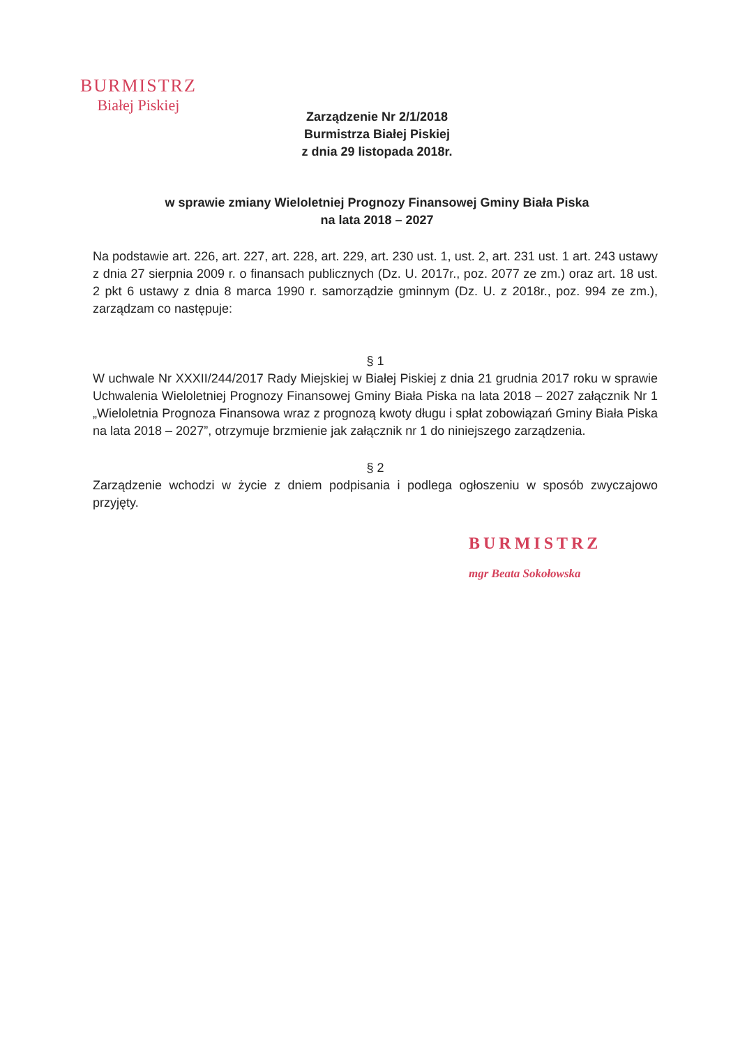BURMISTRZ
Białej Piskiej
Zarządzenie Nr 2/1/2018
Burmistrza Białej Piskiej
z dnia 29 listopada 2018r.
w sprawie zmiany Wieloletniej Prognozy Finansowej Gminy Biała Piska
na lata 2018 – 2027
Na podstawie art. 226, art. 227, art. 228, art. 229, art. 230 ust. 1, ust. 2, art. 231 ust. 1 art. 243 ustawy z dnia 27 sierpnia 2009 r. o finansach publicznych (Dz. U. 2017r., poz. 2077 ze zm.) oraz art. 18 ust. 2 pkt 6 ustawy z dnia 8 marca 1990 r. samorządzie gminnym (Dz. U. z 2018r., poz. 994 ze zm.), zarządzam co następuje:
§ 1
W uchwale Nr XXXII/244/2017 Rady Miejskiej w Białej Piskiej z dnia 21 grudnia 2017 roku w sprawie Uchwalenia Wieloletniej Prognozy Finansowej Gminy Biała Piska na lata 2018 – 2027 załącznik Nr 1 „Wieloletnia Prognoza Finansowa wraz z prognozą kwoty długu i spłat zobowiązań Gminy Biała Piska na lata 2018 – 2027”, otrzymuje brzmienie jak załącznik nr 1 do niniejszego zarządzenia.
§ 2
Zarządzenie wchodzi w życie z dniem podpisania i podlega ogłoszeniu w sposób zwyczajowo przyjęty.
BURMISTRZ
mgr Beata Sokołowska